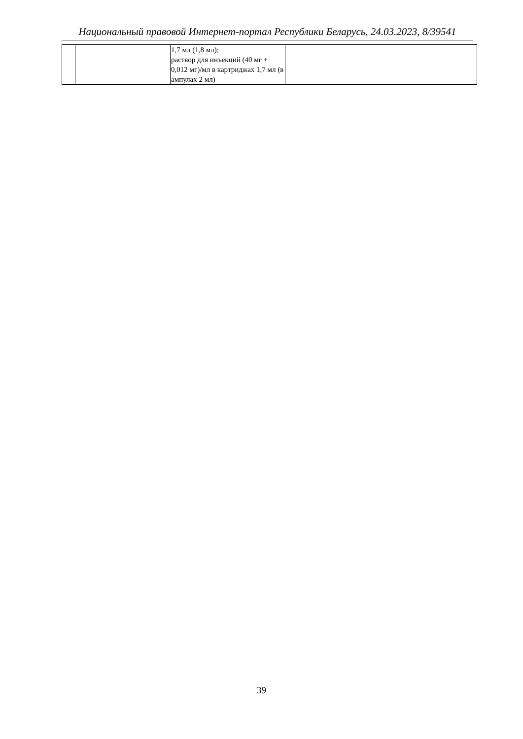Национальный правовой Интернет-портал Республики Беларусь, 24.03.2023, 8/39541
| | | 1,7 мл (1,8 мл); раствор для инъекций (40 мг + 0,012 мг)/мл в картриджах 1,7 мл (в ампулах 2 мл) | |
39